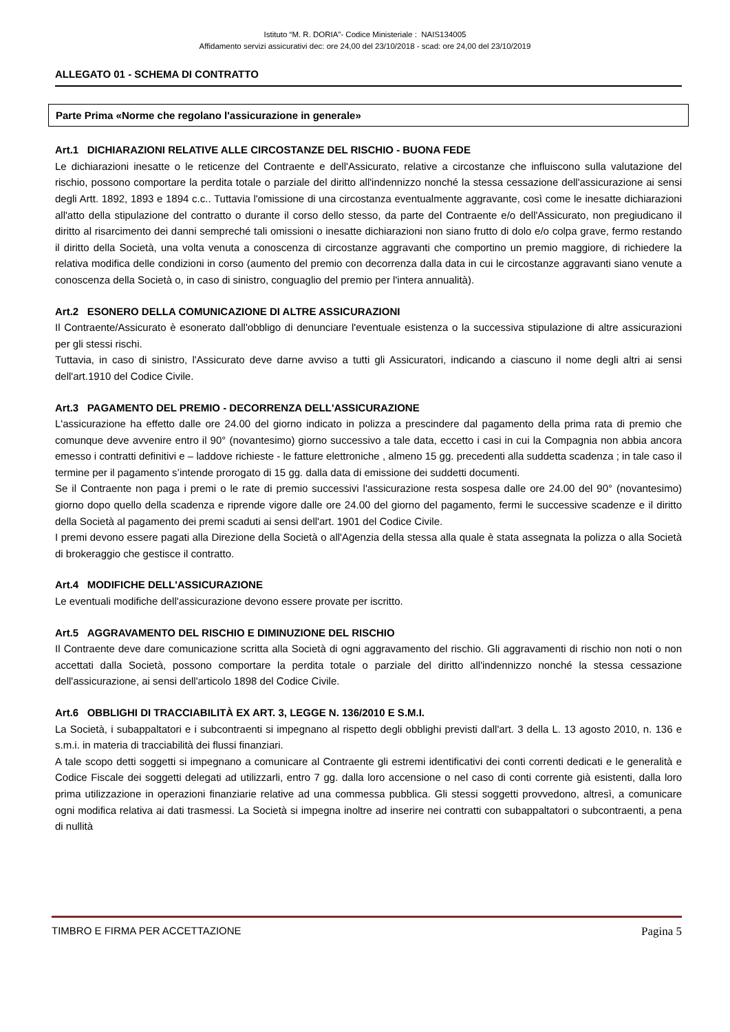Istituto “M. R. DORIA”- Codice Ministeriale : NAIS134005
Affidamento servizi assicurativi dec: ore 24,00 del 23/10/2018 - scad: ore 24,00 del 23/10/2019
ALLEGATO 01 - SCHEMA DI CONTRATTO
Parte Prima «Norme che regolano l'assicurazione in generale»
Art.1 DICHIARAZIONI RELATIVE ALLE CIRCOSTANZE DEL RISCHIO - BUONA FEDE
Le dichiarazioni inesatte o le reticenze del Contraente e dell'Assicurato, relative a circostanze che influiscono sulla valutazione del rischio, possono comportare la perdita totale o parziale del diritto all'indennizzo nonché la stessa cessazione dell'assicurazione ai sensi degli Artt. 1892, 1893 e 1894 c.c.. Tuttavia l'omissione di una circostanza eventualmente aggravante, così come le inesatte dichiarazioni all'atto della stipulazione del contratto o durante il corso dello stesso, da parte del Contraente e/o dell'Assicurato, non pregiudicano il diritto al risarcimento dei danni sempreché tali omissioni o inesatte dichiarazioni non siano frutto di dolo e/o colpa grave, fermo restando il diritto della Società, una volta venuta a conoscenza di circostanze aggravanti che comportino un premio maggiore, di richiedere la relativa modifica delle condizioni in corso (aumento del premio con decorrenza dalla data in cui le circostanze aggravanti siano venute a conoscenza della Società o, in caso di sinistro, conguaglio del premio per l'intera annualità).
Art.2 ESONERO DELLA COMUNICAZIONE DI ALTRE ASSICURAZIONI
Il Contraente/Assicurato è esonerato dall'obbligo di denunciare l'eventuale esistenza o la successiva stipulazione di altre assicurazioni per gli stessi rischi.
Tuttavia, in caso di sinistro, l'Assicurato deve darne avviso a tutti gli Assicuratori, indicando a ciascuno il nome degli altri ai sensi dell'art.1910 del Codice Civile.
Art.3 PAGAMENTO DEL PREMIO - DECORRENZA DELL'ASSICURAZIONE
L'assicurazione ha effetto dalle ore 24.00 del giorno indicato in polizza a prescindere dal pagamento della prima rata di premio che comunque deve avvenire entro il 90° (novantesimo) giorno successivo a tale data, eccetto i casi in cui la Compagnia non abbia ancora emesso i contratti definitivi e – laddove richieste - le fatture elettroniche , almeno 15 gg. precedenti alla suddetta scadenza ; in tale caso il termine per il pagamento s’intende prorogato di 15 gg. dalla data di emissione dei suddetti documenti.
Se il Contraente non paga i premi o le rate di premio successivi l'assicurazione resta sospesa dalle ore 24.00 del 90° (novantesimo) giorno dopo quello della scadenza e riprende vigore dalle ore 24.00 del giorno del pagamento, fermi le successive scadenze e il diritto della Società al pagamento dei premi scaduti ai sensi dell'art. 1901 del Codice Civile.
I premi devono essere pagati alla Direzione della Società o all'Agenzia della stessa alla quale è stata assegnata la polizza o alla Società di brokeraggio che gestisce il contratto.
Art.4 MODIFICHE DELL'ASSICURAZIONE
Le eventuali modifiche dell'assicurazione devono essere provate per iscritto.
Art.5 AGGRAVAMENTO DEL RISCHIO E DIMINUZIONE DEL RISCHIO
Il Contraente deve dare comunicazione scritta alla Società di ogni aggravamento del rischio. Gli aggravamenti di rischio non noti o non accettati dalla Società, possono comportare la perdita totale o parziale del diritto all'indennizzo nonché la stessa cessazione dell'assicurazione, ai sensi dell'articolo 1898 del Codice Civile.
Art.6 OBBLIGHI DI TRACCIABILITÀ EX ART. 3, LEGGE N. 136/2010 E S.M.I.
La Società, i subappaltatori e i subcontraenti si impegnano al rispetto degli obblighi previsti dall'art. 3 della L. 13 agosto 2010, n. 136 e s.m.i. in materia di tracciabilità dei flussi finanziari.
A tale scopo detti soggetti si impegnano a comunicare al Contraente gli estremi identificativi dei conti correnti dedicati e le generalità e Codice Fiscale dei soggetti delegati ad utilizzarli, entro 7 gg. dalla loro accensione o nel caso di conti corrente già esistenti, dalla loro prima utilizzazione in operazioni finanziarie relative ad una commessa pubblica. Gli stessi soggetti provvedono, altresì, a comunicare ogni modifica relativa ai dati trasmessi. La Società si impegna inoltre ad inserire nei contratti con subappaltatori o subcontraenti, a pena di nullità
TIMBRO E FIRMA PER ACCETTAZIONE Pagina 5